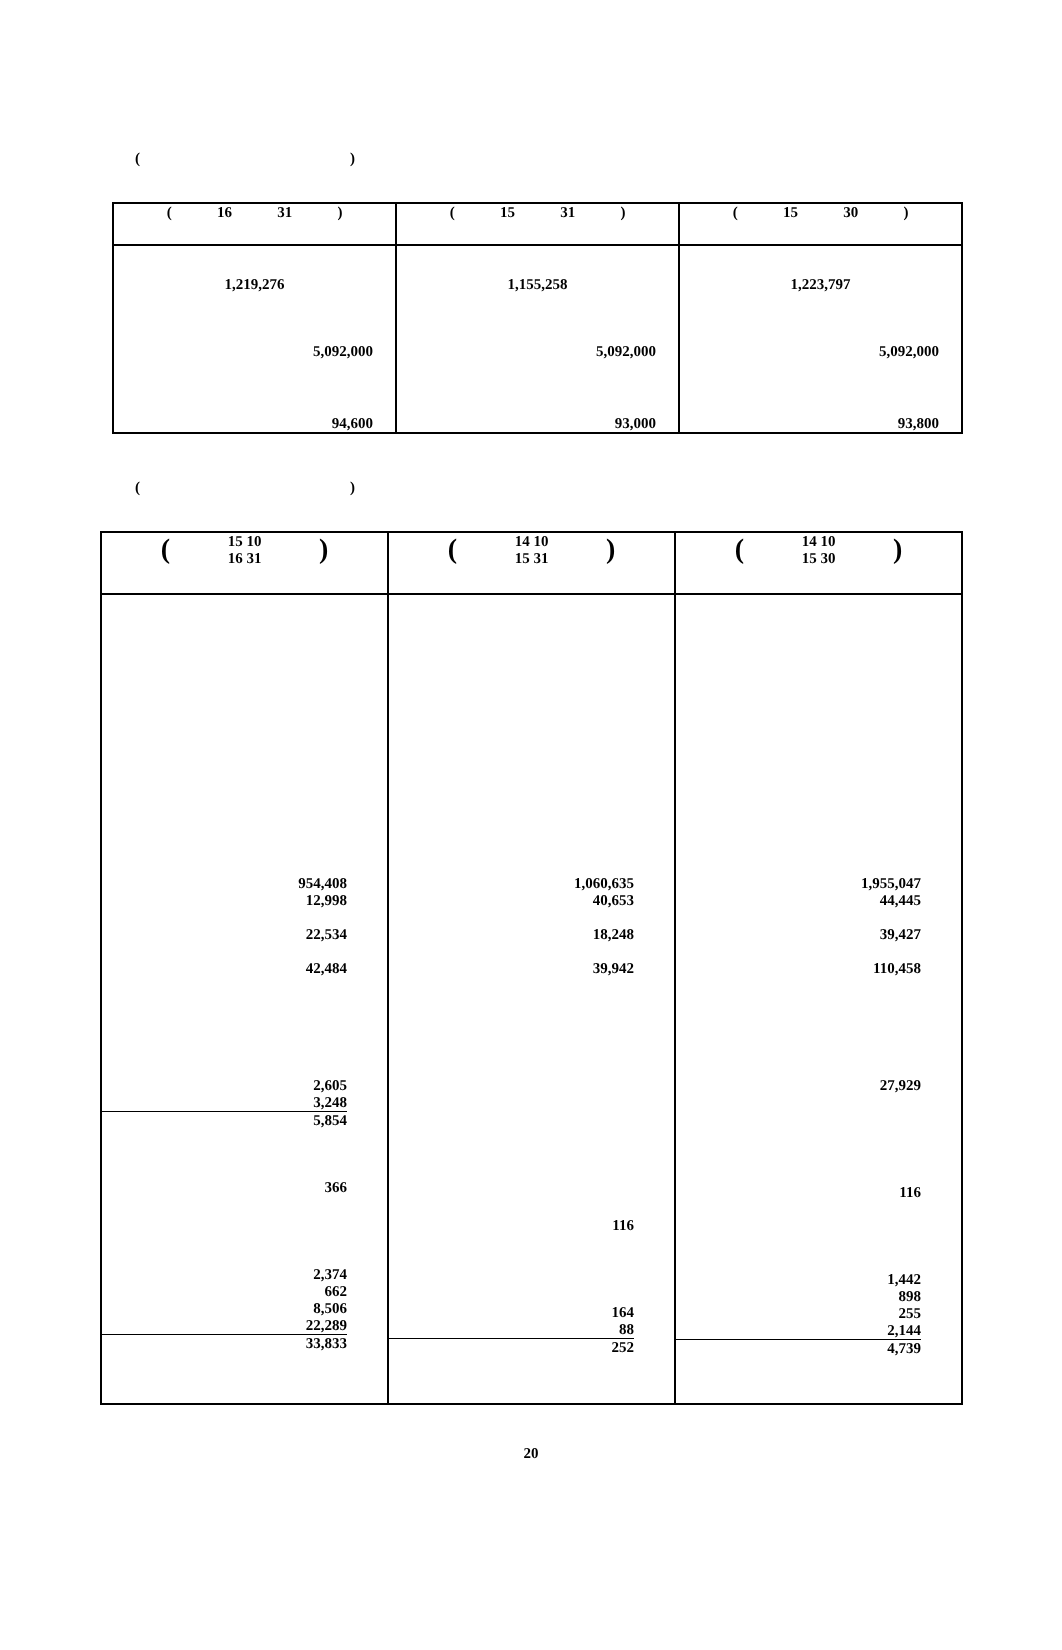()
| ( 16 31 ) | ( 15 31 ) | ( 15 30 ) |
| --- | --- | --- |
| 1,219,276 5,092,000 94,600 | 1,155,258 5,092,000 93,000 | 1,223,797 5,092,000 93,800 |
()
| ( 15 10 16 31 ) | ( 14 10 15 31 ) | ( 14 10 15 30 ) |
| --- | --- | --- |
| 954,408 12,998 22,534 42,484 2,605 3,248 5,854 366 2,374 662 8,506 22,289 33,833 | 1,060,635 40,653 18,248 39,942 116 164 88 252 | 1,955,047 44,445 39,427 110,458 27,929 116 1,442 898 255 2,144 4,739 |
20